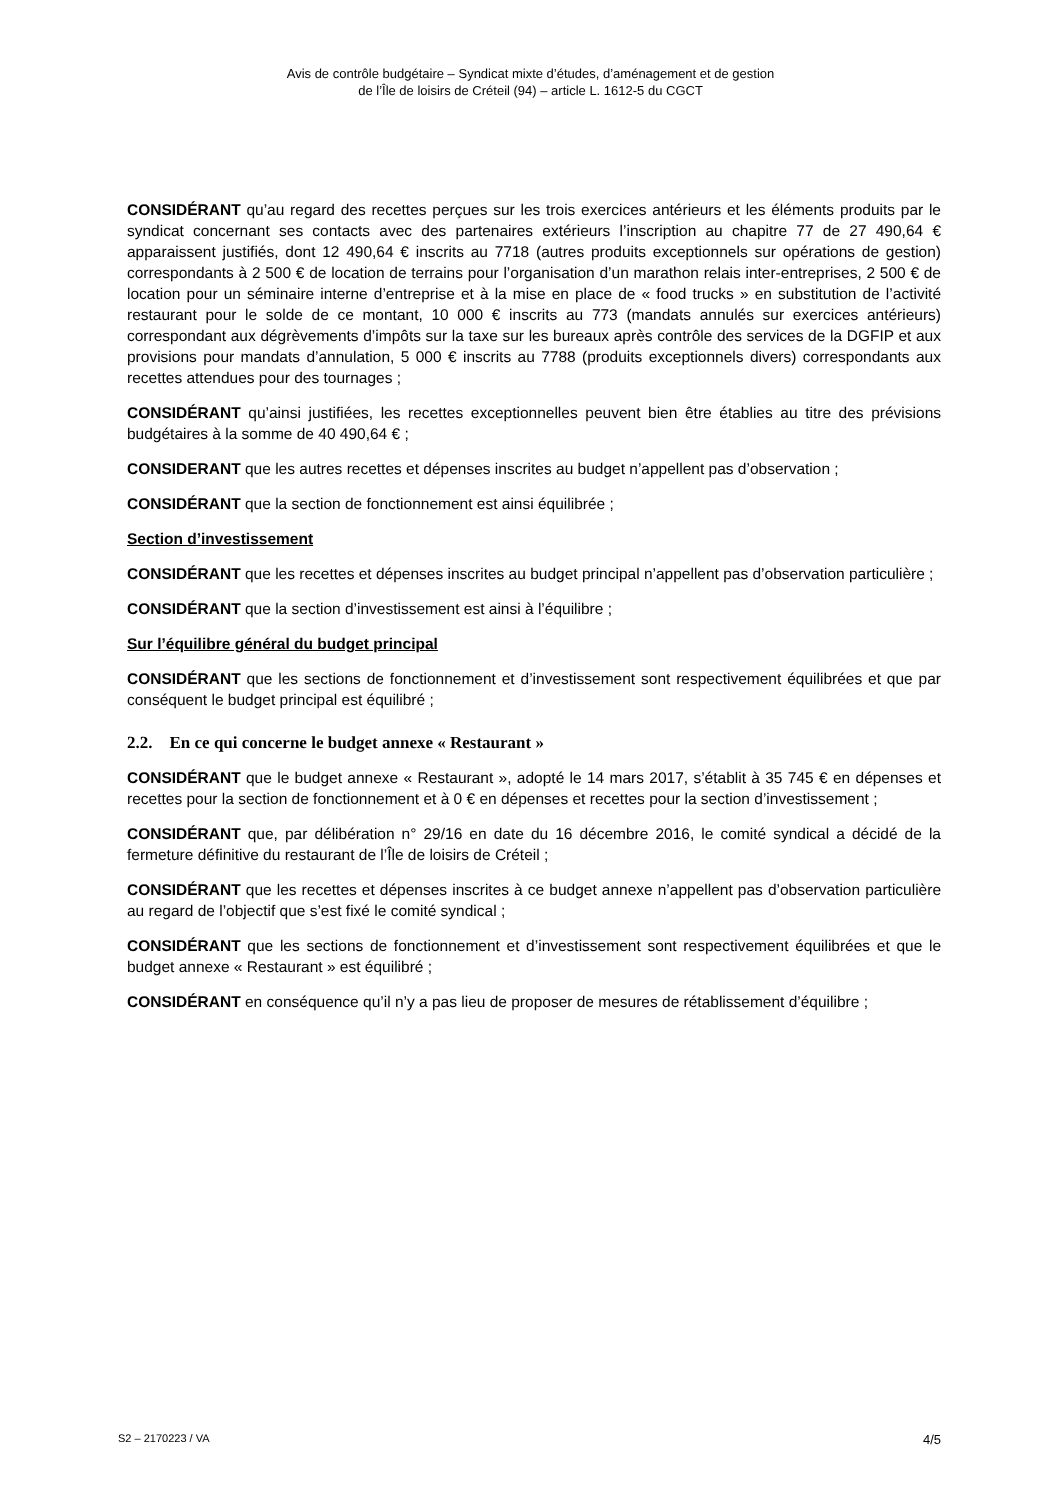Avis de contrôle budgétaire – Syndicat mixte d’études, d’aménagement et de gestion
de l’Île de loisirs de Créteil (94) – article L. 1612-5 du CGCT
CONSIDÉRANT qu’au regard des recettes perçues sur les trois exercices antérieurs et les éléments produits par le syndicat concernant ses contacts avec des partenaires extérieurs l’inscription au chapitre 77 de 27 490,64 € apparaissent justifiés, dont 12 490,64 € inscrits au 7718 (autres produits exceptionnels sur opérations de gestion) correspondants à 2 500 € de location de terrains pour l’organisation d’un marathon relais inter-entreprises, 2 500 € de location pour un séminaire interne d’entreprise et à la mise en place de « food trucks » en substitution de l’activité restaurant pour le solde de ce montant, 10 000 € inscrits au 773 (mandats annulés sur exercices antérieurs) correspondant aux dégrèvements d’impôts sur la taxe sur les bureaux après contrôle des services de la DGFIP et aux provisions pour mandats d’annulation, 5 000 € inscrits au 7788 (produits exceptionnels divers) correspondants aux recettes attendues pour des tournages ;
CONSIDÉRANT qu’ainsi justifiées, les recettes exceptionnelles peuvent bien être établies au titre des prévisions budgétaires à la somme de 40 490,64 € ;
CONSIDERANT que les autres recettes et dépenses inscrites au budget n’appellent pas d’observation ;
CONSIDÉRANT que la section de fonctionnement est ainsi équilibrée ;
Section d’investissement
CONSIDÉRANT que les recettes et dépenses inscrites au budget principal n’appellent pas d’observation particulière ;
CONSIDÉRANT que la section d’investissement est ainsi à l’équilibre ;
Sur l’équilibre général du budget principal
CONSIDÉRANT que les sections de fonctionnement et d’investissement sont respectivement équilibrées et que par conséquent le budget principal est équilibré ;
2.2. En ce qui concerne le budget annexe « Restaurant »
CONSIDÉRANT que le budget annexe « Restaurant », adopté le 14 mars 2017, s’établit à 35 745 € en dépenses et recettes pour la section de fonctionnement et à 0 € en dépenses et recettes pour la section d’investissement ;
CONSIDÉRANT que, par délibération n° 29/16 en date du 16 décembre 2016, le comité syndical a décidé de la fermeture définitive du restaurant de l’Île de loisirs de Créteil ;
CONSIDÉRANT que les recettes et dépenses inscrites à ce budget annexe n’appellent pas d’observation particulière au regard de l’objectif que s’est fixé le comité syndical ;
CONSIDÉRANT que les sections de fonctionnement et d’investissement sont respectivement équilibrées et que le budget annexe « Restaurant » est équilibré ;
CONSIDÉRANT en conséquence qu’il n’y a pas lieu de proposer de mesures de rétablissement d’équilibre ;
S2 – 2170223 / VA 4/5